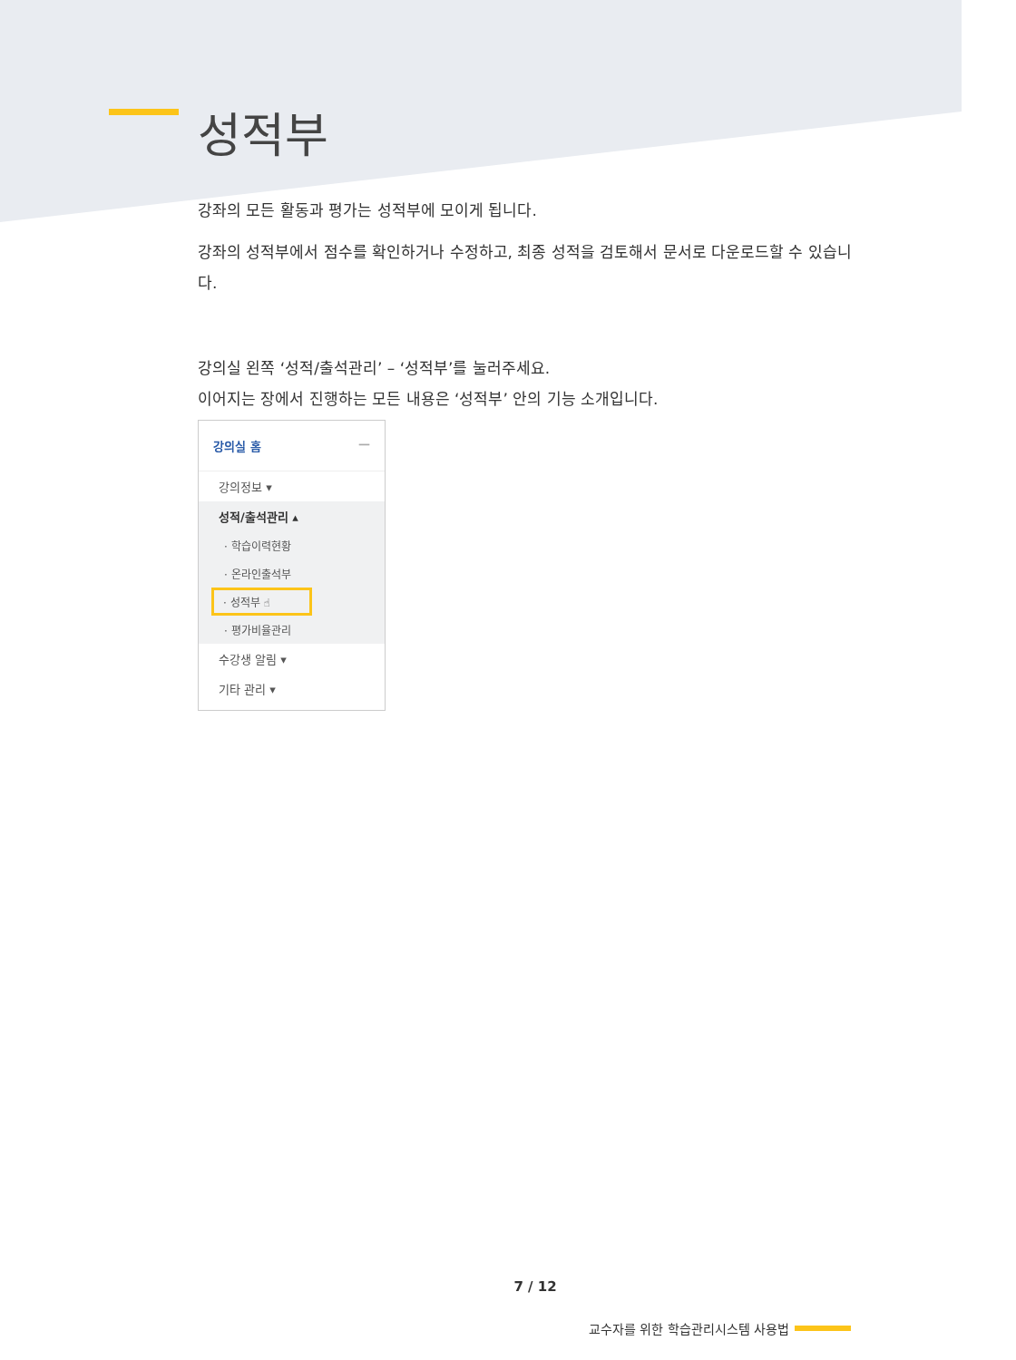성적부
강좌의 모든 활동과 평가는 성적부에 모이게 됩니다.
강좌의 성적부에서 점수를 확인하거나 수정하고, 최종 성적을 검토해서 문서로 다운로드할 수 있습니다.
강의실 왼쪽 ‘성적/출석관리’ – ‘성적부’를 눌러주세요.
이어지는 장에서 진행하는 모든 내용은 ‘성적부’ 안의 기능 소개입니다.
강의실 홈 —
강의정보 ▾
성적/출석관리 ▴
· 학습이력현황
· 온라인출석부
· 성적부 ☝
· 평가비율관리
수강생 알림 ▾
기타 관리 ▾
7 / 12
교수자를 위한 학습관리시스템 사용법